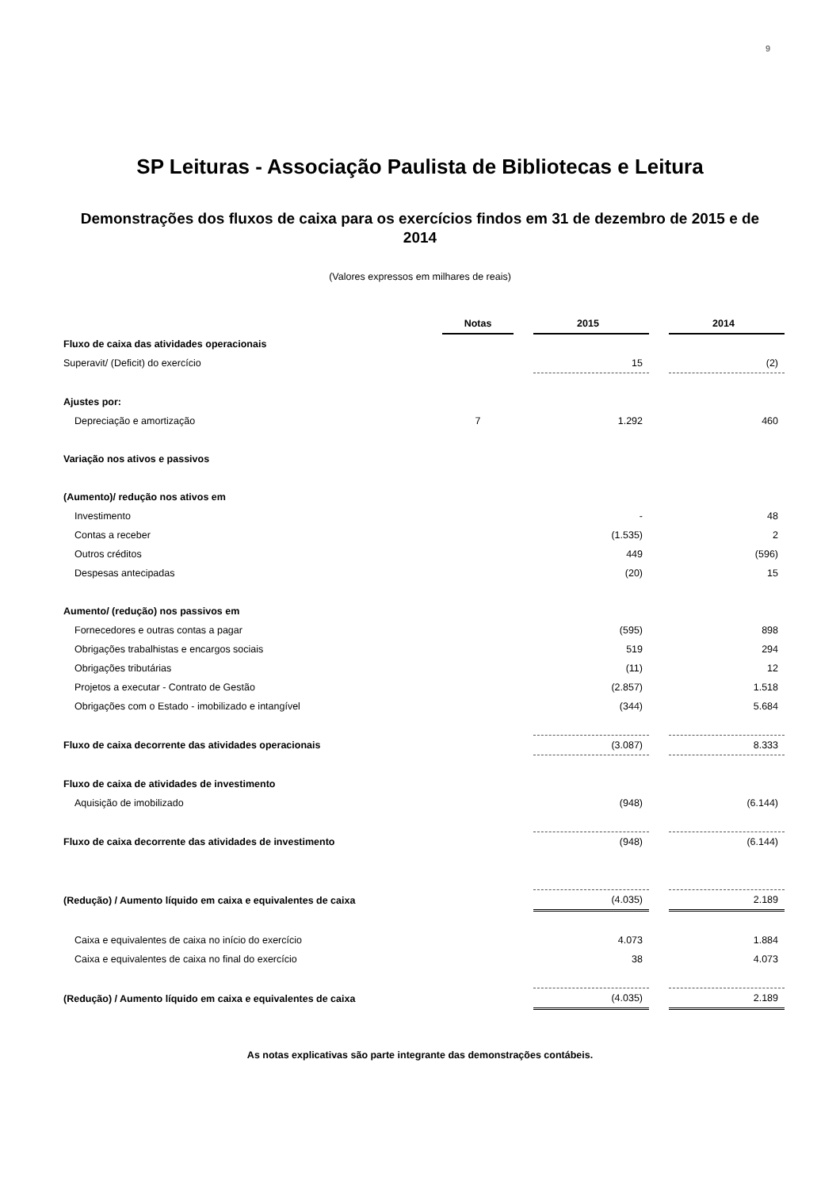9
SP Leituras - Associação Paulista de Bibliotecas e Leitura
Demonstrações dos fluxos de caixa para os exercícios findos em 31 de dezembro de 2015 e de 2014
(Valores expressos em milhares de reais)
| | Notas | | 2015 | | 2014 |
| Fluxo de caixa das atividades operacionais | | | | | |
| Superavit/ (Deficit) do exercício | | | 15 | | (2) |
| Ajustes por: | | | | | |
| Depreciação e amortização | 7 | | 1.292 | | 460 |
| Variação nos ativos e passivos | | | | | |
| (Aumento)/ redução nos ativos em | | | | | |
| Investimento | | | - | | 48 |
| Contas a receber | | | (1.535) | | 2 |
| Outros créditos | | | 449 | | (596) |
| Despesas antecipadas | | | (20) | | 15 |
| Aumento/ (redução) nos passivos em | | | | | |
| Fornecedores e outras contas a pagar | | | (595) | | 898 |
| Obrigações trabalhistas e encargos sociais | | | 519 | | 294 |
| Obrigações tributárias | | | (11) | | 12 |
| Projetos a executar - Contrato de Gestão | | | (2.857) | | 1.518 |
| Obrigações com o Estado - imobilizado e intangível | | | (344) | | 5.684 |
| Fluxo de caixa decorrente das atividades operacionais | | | (3.087) | | 8.333 |
| Fluxo de caixa de atividades de investimento | | | | | |
| Aquisição de imobilizado | | | (948) | | (6.144) |
| Fluxo de caixa decorrente das atividades de investimento | | | (948) | | (6.144) |
| (Redução) / Aumento líquido em caixa e equivalentes de caixa | | | (4.035) | | 2.189 |
| Caixa e equivalentes de caixa no início do exercício | | | 4.073 | | 1.884 |
| Caixa e equivalentes de caixa no final do exercício | | | 38 | | 4.073 |
| (Redução) / Aumento líquido em caixa e equivalentes de caixa | | | (4.035) | | 2.189 |
As notas explicativas são parte integrante das demonstrações contábeis.